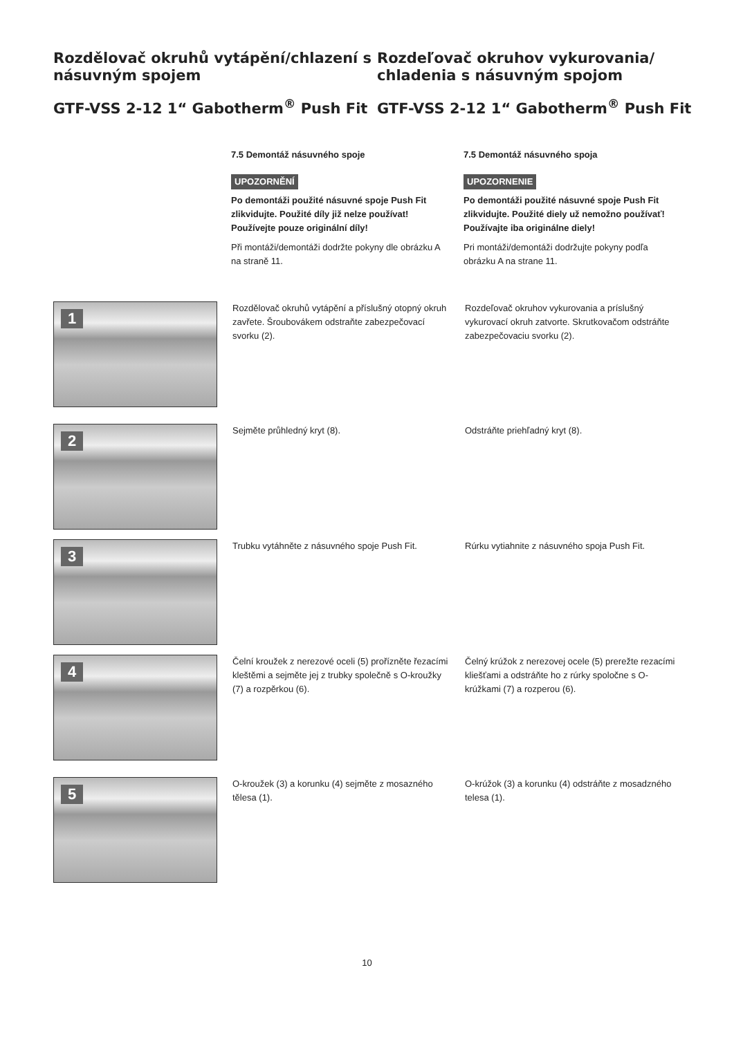Rozdělovač okruhů vytápění/chlazení s násuvným spojem
GTF-VSS 2-12 1“ Gabotherm<sup>®</sup> Push Fit
Rozdeľovač okruhov vykurovania/ chladenia s násuvným spojom
GTF-VSS 2-12 1“ Gabotherm<sup>®</sup> Push Fit
7.5 Demontáž násuvného spoje
UPOZORNĚNÍ
Po demontáži použité násuvné spoje Push Fit zlikvidujte. Použité díly již nelze používat! Používejte pouze originální díly!
Při montáži/demontáži dodržte pokyny dle obrázku A na straně 11.
7.5 Demontáž násuvného spoja
UPOZORNENIE
Po demontáži použité násuvné spoje Push Fit zlikvidujte. Použité diely už nemožno používať! Používajte iba originálne diely!
Pri montáži/demontáži dodržujte pokyny podľa obrázku A na strane 11.
1
Rozdělovač okruhů vytápění a příslušný otopný okruh zavřete. Šroubovákem odstraňte zabezpečovací svorku (2).
Rozdeľovač okruhov vykurovania a príslušný vykurovací okruh zatvorte. Skrutkovačom odstráňte zabezpečovaciu svorku (2).
2
Sejměte průhledný kryt (8). Odstráňte priehľadný kryt (8).
3
Trubku vytáhněte z násuvného spoje Push Fit.
Rúrku vytiahnite z násuvného spoja Push Fit.
4
Čelní kroužek z nerezové oceli (5) prořízněte řezacími kleštěmi a sejměte jej z trubky společně s O-kroužky (7) a rozpěrkou (6).
Čelný krúžok z nerezovej ocele (5) prerežte rezacími kliešťami a odstráňte ho z rúrky spoločne s O-krúžkami (7) a rozperou (6).
5
O-kroužek (3) a korunku (4) sejměte z mosazného tělesa (1).
O-krúžok (3) a korunku (4) odstráňte z mosadzného telesa (1).
10